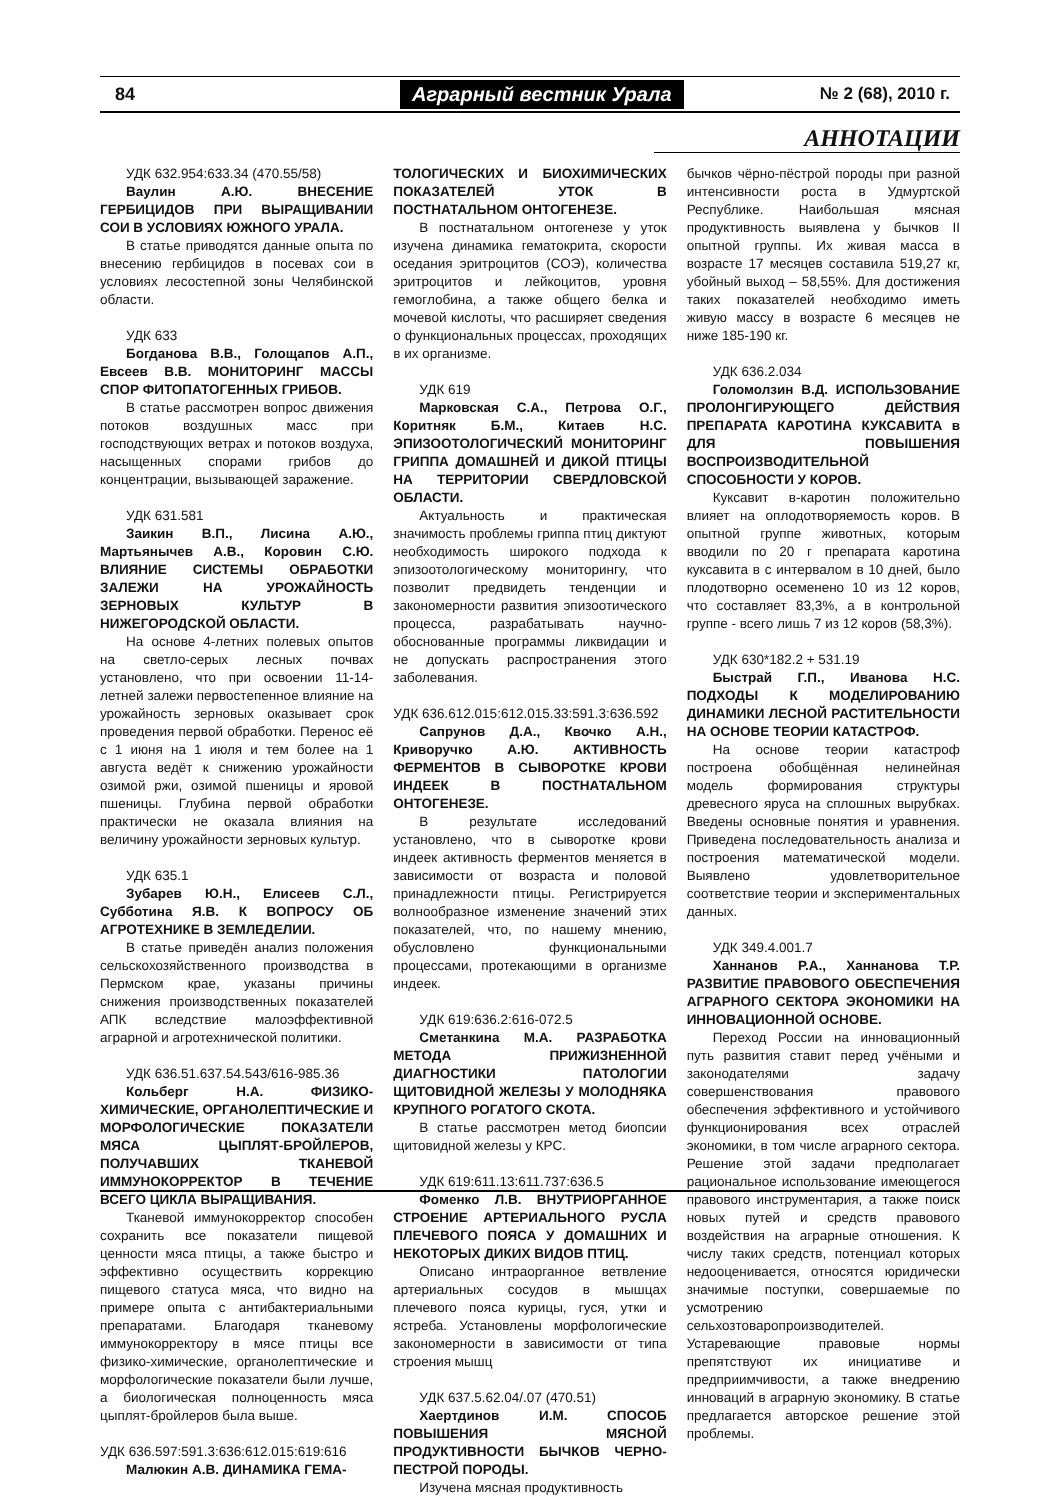84 Аграрный вестник Урала № 2 (68), 2010 г.
АННОТАЦИИ
УДК 632.954:633.34 (470.55/58)
Ваулин А.Ю. ВНЕСЕНИЕ ГЕРБИЦИДОВ ПРИ ВЫРАЩИВАНИИ СОИ В УСЛОВИЯХ ЮЖНОГО УРАЛА.
В статье приводятся данные опыта по внесению гербицидов в посевах сои в условиях лесостепной зоны Челябинской области.
УДК 633
Богданова В.В., Голощапов А.П., Евсеев В.В. МОНИТОРИНГ МАССЫ СПОР ФИТОПАТОГЕННЫХ ГРИБОВ.
В статье рассмотрен вопрос движения потоков воздушных масс при господствующих ветрах и потоков воздуха, насыщенных спорами грибов до концентрации, вызывающей заражение.
УДК 631.581
Заикин В.П., Лисина А.Ю., Мартьянычев А.В., Коровин С.Ю. ВЛИЯНИЕ СИСТЕМЫ ОБРАБОТКИ ЗАЛЕЖИ НА УРОЖАЙНОСТЬ ЗЕРНОВЫХ КУЛЬТУР В НИЖЕГОРОДСКОЙ ОБЛАСТИ.
На основе 4-летних полевых опытов на светло-серых лесных почвах установлено, что при освоении 11-14-летней залежи первостепенное влияние на урожайность зерновых оказывает срок проведения первой обработки. Перенос её с 1 июня на 1 июля и тем более на 1 августа ведёт к снижению урожайности озимой ржи, озимой пшеницы и яровой пшеницы. Глубина первой обработки практически не оказала влияния на величину урожайности зерновых культур.
УДК 635.1
Зубарев Ю.Н., Елисеев С.Л., Субботина Я.В. К ВОПРОСУ ОБ АГРОТЕХНИКЕ В ЗЕМЛЕДЕЛИИ.
В статье приведён анализ положения сельскохозяйственного производства в Пермском крае, указаны причины снижения производственных показателей АПК вследствие малоэффективной аграрной и агротехнической политики.
УДК 636.51.637.54.543/616-985.36
Кольберг Н.А. ФИЗИКО-ХИМИЧЕСКИЕ, ОРГАНОЛЕПТИЧЕСКИЕ И МОРФОЛОГИЧЕСКИЕ ПОКАЗАТЕЛИ МЯСА ЦЫПЛЯТ-БРОЙЛЕРОВ, ПОЛУЧАВШИХ ТКАНЕВОЙ ИММУНОКОРРЕКТОР В ТЕЧЕНИЕ ВСЕГО ЦИКЛА ВЫРАЩИВАНИЯ.
Тканевой иммунокорректор способен сохранить все показатели пищевой ценности мяса птицы, а также быстро и эффективно осуществить коррекцию пищевого статуса мяса, что видно на примере опыта с антибактериальными препаратами. Благодаря тканевому иммунокорректору в мясе птицы все физико-химические, органолептические и морфологические показатели были лучше, а биологическая полноценность мяса цыплят-бройлеров была выше.
УДК 636.597:591.3:636:612.015:619:616
Малюкин А.В. ДИНАМИКА ГЕМА-
ТОЛОГИЧЕСКИХ И БИОХИМИЧЕСКИХ ПОКАЗАТЕЛЕЙ УТОК В ПОСТНАТАЛЬНОМ ОНТОГЕНЕЗЕ.
В постнатальном онтогенезе у уток изучена динамика гематокрита, скорости оседания эритроцитов (СОЭ), количества эритроцитов и лейкоцитов, уровня гемоглобина, а также общего белка и мочевой кислоты, что расширяет сведения о функциональных процессах, проходящих в их организме.
УДК 619
Марковская С.А., Петрова О.Г., Коритняк Б.М., Китаев Н.С. ЭПИЗООТОЛОГИЧЕСКИЙ МОНИТОРИНГ ГРИППА ДОМАШНЕЙ И ДИКОЙ ПТИЦЫ НА ТЕРРИТОРИИ СВЕРДЛОВСКОЙ ОБЛАСТИ.
Актуальность и практическая значимость проблемы гриппа птиц диктуют необходимость широкого подхода к эпизоотологическому мониторингу, что позволит предвидеть тенденции и закономерности развития эпизоотического процесса, разрабатывать научно-обоснованные программы ликвидации и не допускать распространения этого заболевания.
УДК 636.612.015:612.015.33:591.3:636.592
Сапрунов Д.А., Квочко А.Н., Криворучко А.Ю. АКТИВНОСТЬ ФЕРМЕНТОВ В СЫВОРОТКЕ КРОВИ ИНДЕЕК В ПОСТНАТАЛЬНОМ ОНТОГЕНЕЗЕ.
В результате исследований установлено, что в сыворотке крови индеек активность ферментов меняется в зависимости от возраста и половой принадлежности птицы. Регистрируется волнообразное изменение значений этих показателей, что, по нашему мнению, обусловлено функциональными процессами, протекающими в организме индеек.
УДК 619:636.2:616-072.5
Сметанкина М.А. РАЗРАБОТКА МЕТОДА ПРИЖИЗНЕННОЙ ДИАГНОСТИКИ ПАТОЛОГИИ ЩИТОВИДНОЙ ЖЕЛЕЗЫ У МОЛОДНЯКА КРУПНОГО РОГАТОГО СКОТА.
В статье рассмотрен метод биопсии щитовидной железы у КРС.
УДК 619:611.13:611.737:636.5
Фоменко Л.В. ВНУТРИОРГАННОЕ СТРОЕНИЕ АРТЕРИАЛЬНОГО РУСЛА ПЛЕЧЕВОГО ПОЯСА У ДОМАШНИХ И НЕКОТОРЫХ ДИКИХ ВИДОВ ПТИЦ.
Описано интраорганное ветвление артериальных сосудов в мышцах плечевого пояса курицы, гуся, утки и ястреба. Установлены морфологические закономерности в зависимости от типа строения мышц
УДК 637.5.62.04/.07 (470.51)
Хаертдинов И.М. СПОСОБ ПОВЫШЕНИЯ МЯСНОЙ ПРОДУКТИВНОСТИ БЫЧКОВ ЧЕРНО-ПЕСТРОЙ ПОРОДЫ.
Изучена мясная продуктивность
бычков чёрно-пёстрой породы при разной интенсивности роста в Удмуртской Республике. Наибольшая мясная продуктивность выявлена у бычков II опытной группы. Их живая масса в возрасте 17 месяцев составила 519,27 кг, убойный выход – 58,55%. Для достижения таких показателей необходимо иметь живую массу в возрасте 6 месяцев не ниже 185-190 кг.
УДК 636.2.034
Голомолзин В.Д. ИСПОЛЬЗОВАНИЕ ПРОЛОНГИРУЮЩЕГО ДЕЙСТВИЯ ПРЕПАРАТА КАРОТИНА КУКСАВИТА в ДЛЯ ПОВЫШЕНИЯ ВОСПРОИЗВОДИТЕЛЬНОЙ СПОСОБНОСТИ У КОРОВ.
Куксавит в-каротин положительно влияет на оплодотворяемость коров. В опытной группе животных, которым вводили по 20 г препарата каротина куксавита в с интервалом в 10 дней, было плодотворно осеменено 10 из 12 коров, что составляет 83,3%, а в контрольной группе - всего лишь 7 из 12 коров (58,3%).
УДК 630*182.2 + 531.19
Быстрай Г.П., Иванова Н.С. ПОДХОДЫ К МОДЕЛИРОВАНИЮ ДИНАМИКИ ЛЕСНОЙ РАСТИТЕЛЬНОСТИ НА ОСНОВЕ ТЕОРИИ КАТАСТРОФ.
На основе теории катастроф построена обобщённая нелинейная модель формирования структуры древесного яруса на сплошных вырубках. Введены основные понятия и уравнения. Приведена последовательность анализа и построения математической модели. Выявлено удовлетворительное соответствие теории и экспериментальных данных.
УДК 349.4.001.7
Ханнанов Р.А., Ханнанова Т.Р. РАЗВИТИЕ ПРАВОВОГО ОБЕСПЕЧЕНИЯ АГРАРНОГО СЕКТОРА ЭКОНОМИКИ НА ИННОВАЦИОННОЙ ОСНОВЕ.
Переход России на инновационный путь развития ставит перед учёными и законодателями задачу совершенствования правового обеспечения эффективного и устойчивого функционирования всех отраслей экономики, в том числе аграрного сектора. Решение этой задачи предполагает рациональное использование имеющегося правового инструментария, а также поиск новых путей и средств правового воздействия на аграрные отношения. К числу таких средств, потенциал которых недооценивается, относятся юридически значимые поступки, совершаемые по усмотрению сельхозтоваропроизводителей. Устаревающие правовые нормы препятствуют их инициативе и предприимчивости, а также внедрению инноваций в аграрную экономику. В статье предлагается авторское решение этой проблемы.